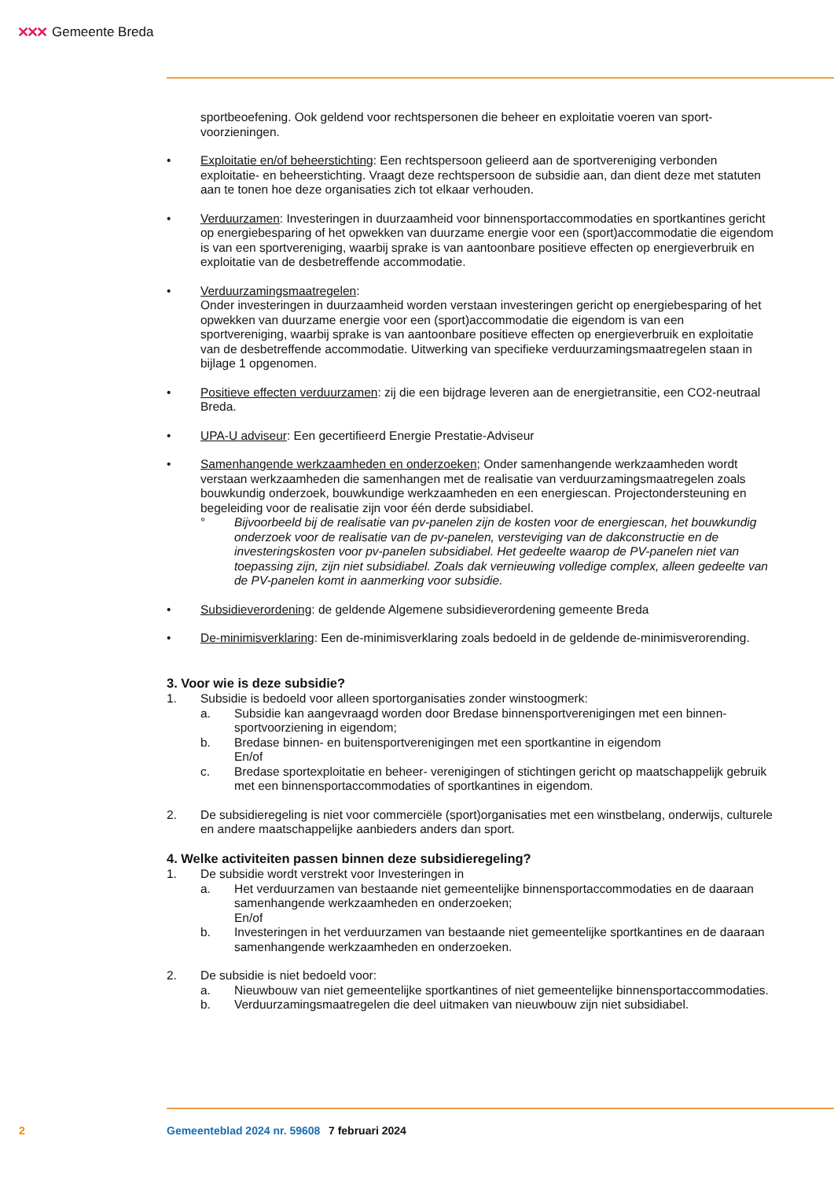✕✕✕ Gemeente Breda
sportbeoefening. Ook geldend voor rechtspersonen die beheer en exploitatie voeren van sport­voorzieningen.
• Exploitatie en/of beheerstichting: Een rechtspersoon gelieerd aan de sportvereniging verbonden exploitatie- en beheerstichting. Vraagt deze rechtspersoon de subsidie aan, dan dient deze met statuten aan te tonen hoe deze organisaties zich tot elkaar verhouden.
• Verduurzamen: Investeringen in duurzaamheid voor binnensportaccommodaties en sportkantines gericht op energiebesparing of het opwekken van duurzame energie voor een (sport)accommo­datie die eigendom is van een sportvereniging, waarbij sprake is van aantoonbare positieve effecten op energieverbruik en exploitatie van de desbetreffende accommodatie.
• Verduurzamingsmaatregelen:
Onder investeringen in duurzaamheid worden verstaan investeringen gericht op energiebesparing of het opwekken van duurzame energie voor een (sport)accommodatie die eigendom is van een sportvereniging, waarbij sprake is van aantoonbare positieve effecten op energieverbruik en ex­ploitatie van de desbetreffende accommodatie. Uitwerking van specifieke verduurzamingsmaat­regelen staan in bijlage 1 opgenomen.
• Positieve effecten verduurzamen: zij die een bijdrage leveren aan de energietransitie, een CO2-neutraal Breda.
• UPA-U adviseur: Een gecertifieerd Energie Prestatie-Adviseur
• Samenhangende werkzaamheden en onderzoeken; Onder samenhangende werkzaamheden wordt verstaan werkzaamheden die samenhangen met de realisatie van verduurzamingsmaatregelen zoals bouwkundig onderzoek, bouwkundige werkzaamheden en een energiescan. Projectonder­steuning en begeleiding voor de realisatie zijn voor één derde subsidiabel.
° Bijvoorbeeld bij de realisatie van pv-panelen zijn de kosten voor de energiescan, het bouwkundig onderzoek voor de realisatie van de pv-panelen, versteviging van de dakcon­structie en de investeringskosten voor pv-panelen subsidiabel. Het gedeelte waarop de PV-panelen niet van toepassing zijn, zijn niet subsidiabel. Zoals dak vernieuwing volledige complex, alleen gedeelte van de PV-panelen komt in aanmerking voor subsidie.
• Subsidieverordening: de geldende Algemene subsidieverordening gemeente Breda
• De-minimisverklaring: Een de-minimisverklaring zoals bedoeld in de geldende de-minimisvero­rending.
3. Voor wie is deze subsidie?
1. Subsidie is bedoeld voor alleen sportorganisaties zonder winstoogmerk:
a. Subsidie kan aangevraagd worden door Bredase binnensportverenigingen met een binnen­sportvoorziening in eigendom;
b. Bredase binnen- en buitensportverenigingen met een sportkantine in eigendom
En/of
c. Bredase sportexploitatie en beheer- verenigingen of stichtingen gericht op maatschappelijk gebruik met een binnensportaccommodaties of sportkantines in eigendom.
2. De subsidieregeling is niet voor commerciële (sport)organisaties met een winstbelang, onderwijs, culturele en andere maatschappelijke aanbieders anders dan sport.
4. Welke activiteiten passen binnen deze subsidieregeling?
1. De subsidie wordt verstrekt voor Investeringen in
a. Het verduurzamen van bestaande niet gemeentelijke binnensportaccommodaties en de daaraan samenhangende werkzaamheden en onderzoeken;
En/of
b. Investeringen in het verduurzamen van bestaande niet gemeentelijke sportkantines en de daaraan samenhangende werkzaamheden en onderzoeken.
2. De subsidie is niet bedoeld voor:
a. Nieuwbouw van niet gemeentelijke sportkantines of niet gemeentelijke binnensportaccom­modaties.
b. Verduurzamingsmaatregelen die deel uitmaken van nieuwbouw zijn niet subsidiabel.
2 Gemeenteblad 2024 nr. 59608 7 februari 2024